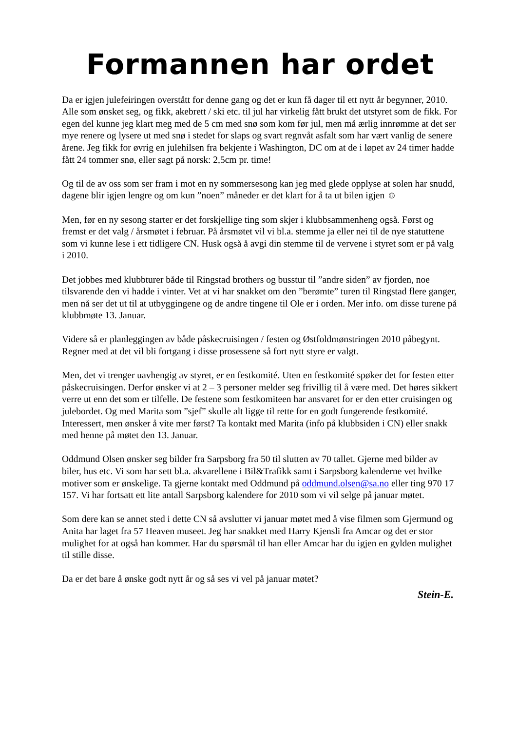Formannen har ordet
Da er igjen julefeiringen overstått for denne gang og det er kun få dager til ett nytt år begynner, 2010. Alle som ønsket seg, og fikk, akebrett / ski etc. til jul har virkelig fått brukt det utstyret som de fikk. For egen del kunne jeg klart meg med de 5 cm med snø som kom før jul, men må ærlig innrømme at det ser mye renere og lysere ut med snø i stedet for slaps og svart regnvåt asfalt som har vært vanlig de senere årene. Jeg fikk for øvrig en julehilsen fra bekjente i Washington, DC om at de i løpet av 24 timer hadde fått 24 tommer snø, eller sagt på norsk: 2,5cm pr. time!
Og til de av oss som ser fram i mot en ny sommersesong kan jeg med glede opplyse at solen har snudd, dagene blir igjen lengre og om kun ”noen” måneder er det klart for å ta ut bilen igjen ☺
Men, før en ny sesong starter er det forskjellige ting som skjer i klubbsammenheng også. Først og fremst er det valg / årsmøtet i februar. På årsmøtet vil vi bl.a. stemme ja eller nei til de nye statuttene som vi kunne lese i ett tidligere CN. Husk også å avgi din stemme til de vervene i styret som er på valg i 2010.
Det jobbes med klubbturer både til Ringstad brothers og busstur til ”andre siden” av fjorden, noe tilsvarende den vi hadde i vinter. Vet at vi har snakket om den ”berømte” turen til Ringstad flere ganger, men nå ser det ut til at utbyggingene og de andre tingene til Ole er i orden. Mer info. om disse turene på klubbmøte 13. Januar.
Videre så er planleggingen av både påskecruisingen / festen og Østfoldmønstringen 2010 påbegynt. Regner med at det vil bli fortgang i disse prosessene så fort nytt styre er valgt.
Men, det vi trenger uavhengig av styret, er en festkomité. Uten en festkomité spøker det for festen etter påskecruisingen. Derfor ønsker vi at 2 – 3 personer melder seg frivillig til å være med. Det høres sikkert verre ut enn det som er tilfelle. De festene som festkomiteen har ansvaret for er den etter cruisingen og julebordet. Og med Marita som ”sjef” skulle alt ligge til rette for en godt fungerende festkomité. Interessert, men ønsker å vite mer først? Ta kontakt med Marita (info på klubbsiden i CN) eller snakk med henne på møtet den 13. Januar.
Oddmund Olsen ønsker seg bilder fra Sarpsborg fra 50 til slutten av 70 tallet. Gjerne med bilder av biler, hus etc. Vi som har sett bl.a. akvarellene i Bil&Trafikk samt i Sarpsborg kalenderne vet hvilke motiver som er ønskelige. Ta gjerne kontakt med Oddmund på oddmund.olsen@sa.no eller ting 970 17 157. Vi har fortsatt ett lite antall Sarpsborg kalendere for 2010 som vi vil selge på januar møtet.
Som dere kan se annet sted i dette CN så avslutter vi januar møtet med å vise filmen som Gjermund og Anita har laget fra 57 Heaven museet. Jeg har snakket med Harry Kjensli fra Amcar og det er stor mulighet for at også han kommer. Har du spørsmål til han eller Amcar har du igjen en gylden mulighet til stille disse.
Da er det bare å ønske godt nytt år og så ses vi vel på januar møtet?
Stein-E.